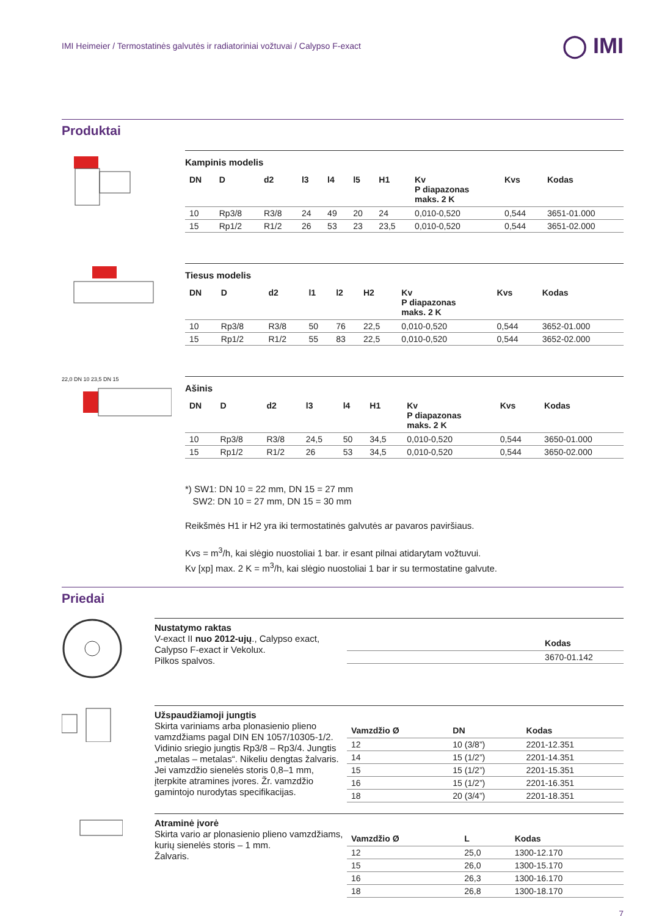IMI Heimeier / Termostatinės galvutės ir radiatoriniai vožtuvai / Calypso F-exact
◯ IMI
Produktai
Kampinis modelis
| DN | D | d2 | l3 | l4 | l5 | H1 | Kv P diapazonas maks. 2 K | Kvs | Kodas |
| --- | --- | --- | --- | --- | --- | --- | --- | --- | --- |
| 10 | Rp3/8 | R3/8 | 24 | 49 | 20 | 24 | 0,010-0,520 | 0,544 | 3651-01.000 |
| 15 | Rp1/2 | R1/2 | 26 | 53 | 23 | 23,5 | 0,010-0,520 | 0,544 | 3651-02.000 |
Tiesus modelis
| DN | D | d2 | l1 | l2 | H2 | Kv P diapazonas maks. 2 K | Kvs | Kodas |
| --- | --- | --- | --- | --- | --- | --- | --- | --- |
| 10 | Rp3/8 | R3/8 | 50 | 76 | 22,5 | 0,010-0,520 | 0,544 | 3652-01.000 |
| 15 | Rp1/2 | R1/2 | 55 | 83 | 22,5 | 0,010-0,520 | 0,544 | 3652-02.000 |
22,0 DN 10 23,5 DN 15
Ašinis
| DN | D | d2 | l3 | l4 | H1 | Kv P diapazonas maks. 2 K | Kvs | Kodas |
| --- | --- | --- | --- | --- | --- | --- | --- | --- |
| 10 | Rp3/8 | R3/8 | 24,5 | 50 | 34,5 | 0,010-0,520 | 0,544 | 3650-01.000 |
| 15 | Rp1/2 | R1/2 | 26 | 53 | 34,5 | 0,010-0,520 | 0,544 | 3650-02.000 |
*) SW1: DN 10 = 22 mm, DN 15 = 27 mm
SW2: DN 10 = 27 mm, DN 15 = 30 mm
Reikšmės H1 ir H2 yra iki termostatinės galvutės ar pavaros paviršiaus.
Kvs = m<sup>3</sup>/h, kai slėgio nuostoliai 1 bar. ir esant pilnai atidarytam vožtuvui.
Kv [xp] max. 2 K = m<sup>3</sup>/h, kai slėgio nuostoliai 1 bar ir su termostatine galvute.
Priedai
Nustatymo raktas
V-exact II nuo 2012-ujų., Calypso exact, Calypso F-exact ir Vekolux.
Pilkos spalvos.
| | Kodas |
| --- | --- |
| | 3670-01.142 |
Užspaudžiamoji jungtis
Skirta variniams arba plonasienio plieno vamzdžiams pagal DIN EN 1057/10305-1/2. Vidinio sriegio jungtis Rp3/8 – Rp3/4. Jungtis „metalas – metalas“. Nikeliu dengtas žalvaris. Jei vamzdžio sienelės storis 0,8–1 mm, įterpkite atramines įvores. Žr. vamzdžio gamintojo nurodytas specifikacijas.
| Vamzdžio Ø | DN | Kodas |
| --- | --- | --- |
| 12 | 10 (3/8”) | 2201-12.351 |
| 14 | 15 (1/2”) | 2201-14.351 |
| 15 | 15 (1/2”) | 2201-15.351 |
| 16 | 15 (1/2”) | 2201-16.351 |
| 18 | 20 (3/4”) | 2201-18.351 |
Atraminė įvorė
Skirta vario ar plonasienio plieno vamzdžiams, kurių sienelės storis – 1 mm.
Žalvaris.
| Vamzdžio Ø | L | Kodas |
| --- | --- | --- |
| 12 | 25,0 | 1300-12.170 |
| 15 | 26,0 | 1300-15.170 |
| 16 | 26,3 | 1300-16.170 |
| 18 | 26,8 | 1300-18.170 |
7